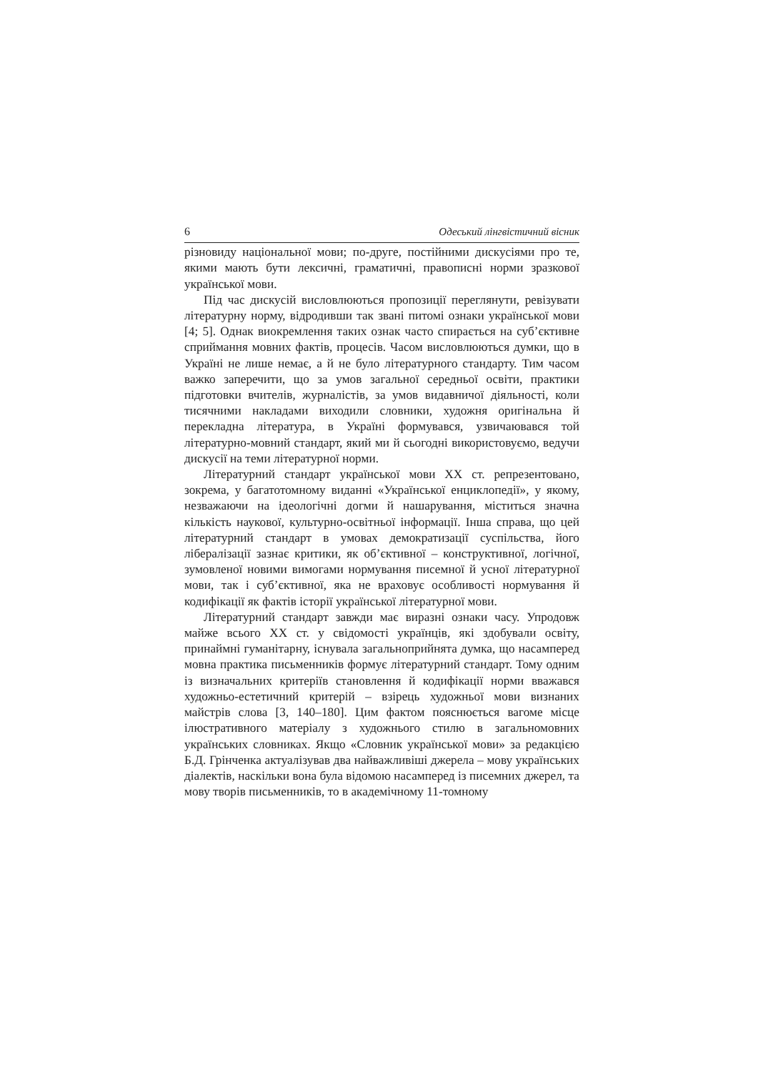6 Одеський лінгвістичний вісник
різновиду національної мови; по-друге, постійними дискусіями про те, якими мають бути лексичні, граматичні, правописні норми зразкової української мови.
Під час дискусій висловлюються пропозиції переглянути, ревізувати літературну норму, відродивши так звані питомі ознаки української мови [4; 5]. Однак виокремлення таких ознак часто спирається на суб’єктивне сприймання мовних фактів, процесів. Часом висловлюються думки, що в Україні не лише немає, а й не було літературного стандарту. Тим часом важко заперечити, що за умов загальної середньої освіти, практики підготовки вчителів, журналістів, за умов видавничої діяльності, коли тисячними накладами виходили словники, художня оригінальна й перекладна література, в Україні формувався, узвичаювався той літературно-мовний стандарт, який ми й сьогодні використовуємо, ведучи дискусії на теми літературної норми.
Літературний стандарт української мови XX ст. репрезентовано, зокрема, у багатотомному виданні «Української енциклопедії», у якому, незважаючи на ідеологічні догми й нашарування, міститься значна кількість наукової, культурно-освітньої інформації. Інша справа, що цей літературний стандарт в умовах демократизації суспільства, його лібералізації зазнає критики, як об’єктивної – конструктивної, логічної, зумовленої новими вимогами нормування писемної й усної літературної мови, так і суб’єктивної, яка не враховує особливості нормування й кодифікації як фактів історії української літературної мови.
Літературний стандарт завжди має виразні ознаки часу. Упродовж майже всього XX ст. у свідомості українців, які здобували освіту, принаймні гуманітарну, існувала загальноприйнята думка, що насамперед мовна практика письменників формує літературний стандарт. Тому одним із визначальних критеріїв становлення й кодифікації норми вважався художньо-естетичний критерій – взірець художньої мови визнаних майстрів слова [3, 140–180]. Цим фактом пояснюється вагоме місце ілюстративного матеріалу з художнього стилю в загальномовних українських словниках. Якщо «Словник української мови» за редакцією Б.Д. Грінченка актуалізував два найважливіші джерела – мову українських діалектів, наскільки вона була відомою насамперед із писемних джерел, та мову творів письменників, то в академічному 11-томному